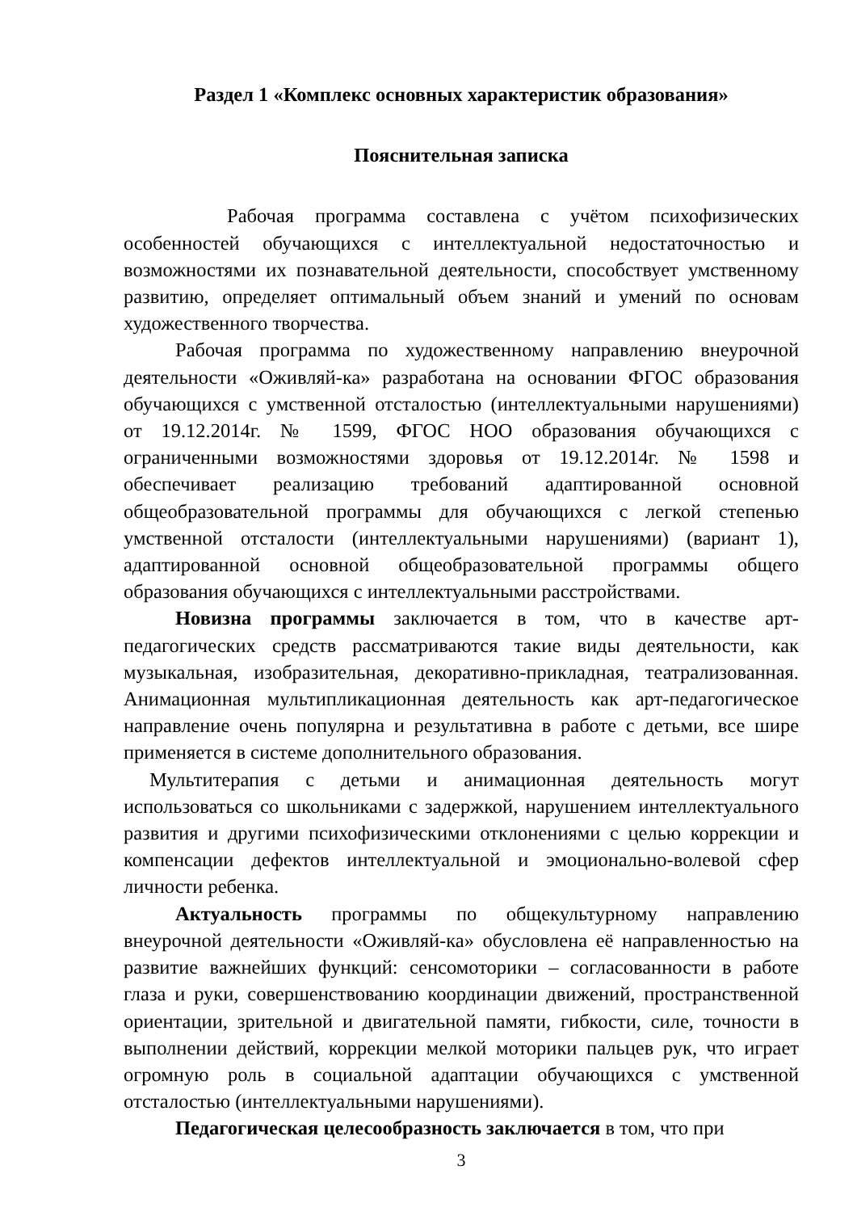Раздел 1 «Комплекс основных характеристик образования»
Пояснительная записка
Рабочая программа составлена с учётом психофизических особенностей обучающихся с интеллектуальной недостаточностью и возможностями их познавательной деятельности, способствует умственному развитию, определяет оптимальный объем знаний и умений по основам художественного творчества.
Рабочая программа по художественному направлению внеурочной деятельности «Оживляй-ка» разработана на основании ФГОС образования обучающихся с умственной отсталостью (интеллектуальными нарушениями) от 19.12.2014г. № 1599, ФГОС НОО образования обучающихся с ограниченными возможностями здоровья от 19.12.2014г. № 1598 и обеспечивает реализацию требований адаптированной основной общеобразовательной программы для обучающихся с легкой степенью умственной отсталости (интеллектуальными нарушениями) (вариант 1), адаптированной основной общеобразовательной программы общего образования обучающихся с интеллектуальными расстройствами.
Новизна программы заключается в том, что в качестве арт-педагогических средств рассматриваются такие виды деятельности, как музыкальная, изобразительная, декоративно-прикладная, театрализованная. Анимационная мультипликационная деятельность как арт-педагогическое направление очень популярна и результативна в работе с детьми, все шире применяется в системе дополнительного образования.
Мультитерапия с детьми и анимационная деятельность могут использоваться со школьниками с задержкой, нарушением интеллектуального развития и другими психофизическими отклонениями с целью коррекции и компенсации дефектов интеллектуальной и эмоционально-волевой сфер личности ребенка.
Актуальность программы по общекультурному направлению внеурочной деятельности «Оживляй-ка» обусловлена её направленностью на развитие важнейших функций: сенсомоторики – согласованности в работе глаза и руки, совершенствованию координации движений, пространственной ориентации, зрительной и двигательной памяти, гибкости, силе, точности в выполнении действий, коррекции мелкой моторики пальцев рук, что играет огромную роль в социальной адаптации обучающихся с умственной отсталостью (интеллектуальными нарушениями).
Педагогическая целесообразность заключается в том, что при
3